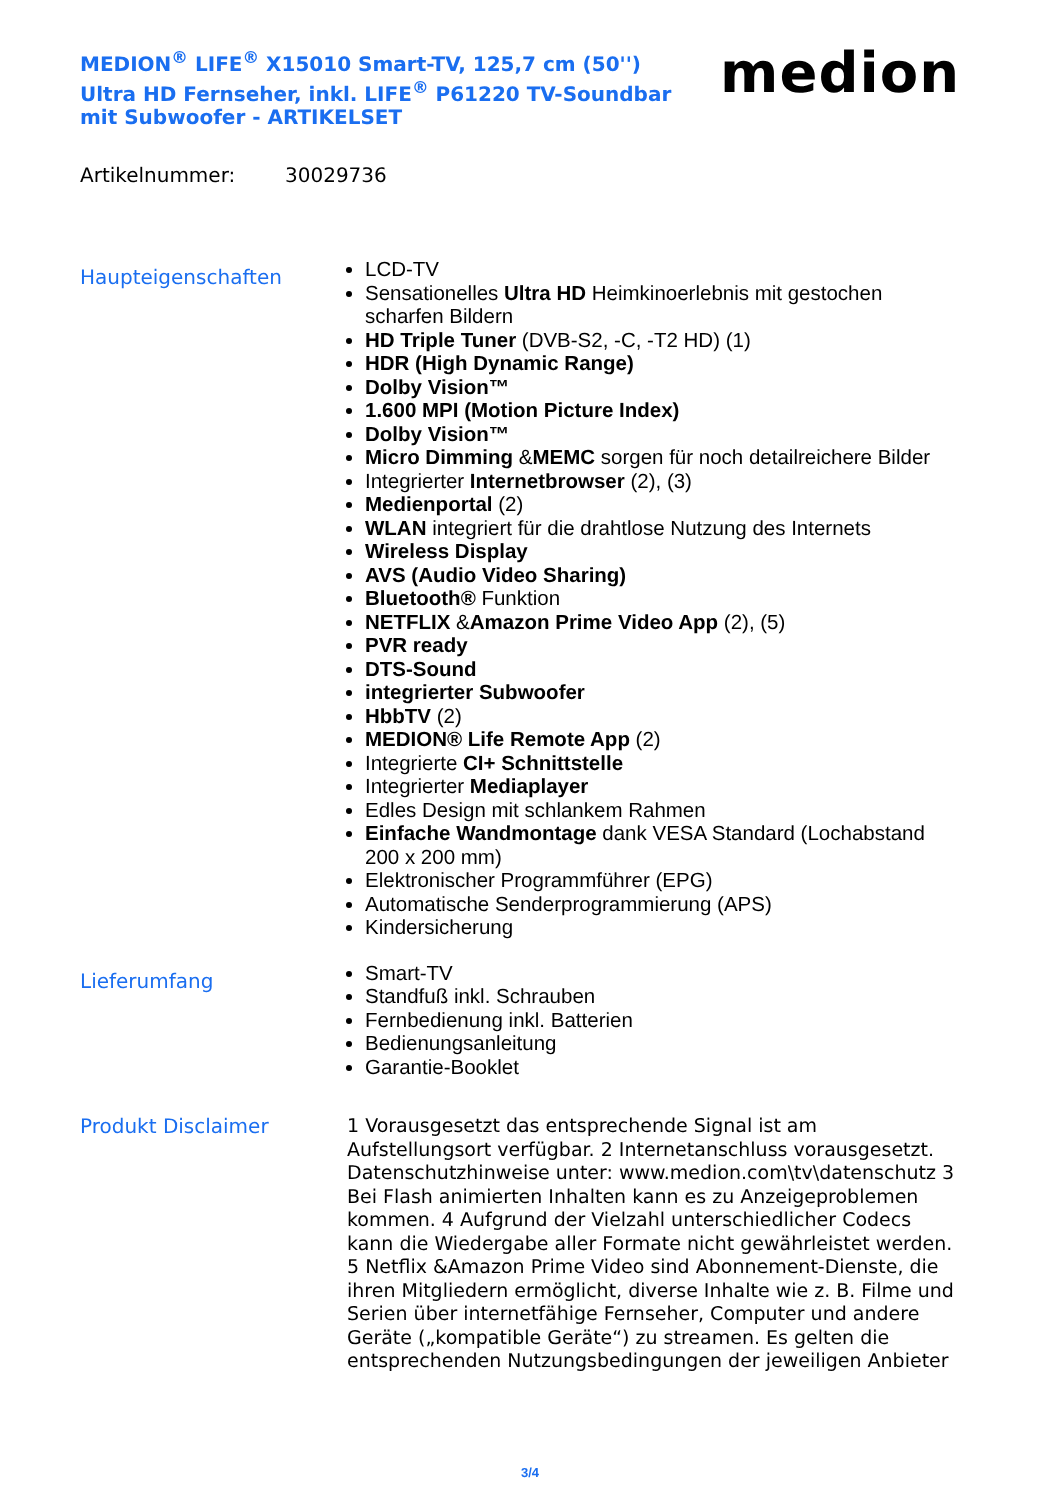MEDION<sup>®</sup> LIFE<sup>®</sup> X15010 Smart-TV, 125,7 cm (50'') Ultra HD Fernseher, inkl. LIFE<sup>®</sup> P61220 TV-Soundbar mit Subwoofer - ARTIKELSET
medion
Artikelnummer: 30029736
Haupteigenschaften
LCD-TV
Sensationelles Ultra HD Heimkinoerlebnis mit gestochen scharfen Bildern
HD Triple Tuner (DVB-S2, -C, -T2 HD) (1)
HDR (High Dynamic Range)
Dolby Vision™
1.600 MPI (Motion Picture Index)
Dolby Vision™
Micro Dimming &MEMC sorgen für noch detailreichere Bilder
Integrierter Internetbrowser (2), (3)
Medienportal (2)
WLAN integriert für die drahtlose Nutzung des Internets
Wireless Display
AVS (Audio Video Sharing)
Bluetooth® Funktion
NETFLIX &Amazon Prime Video App (2), (5)
PVR ready
DTS-Sound
integrierter Subwoofer
HbbTV (2)
MEDION® Life Remote App (2)
Integrierte CI+ Schnittstelle
Integrierter Mediaplayer
Edles Design mit schlankem Rahmen
Einfache Wandmontage dank VESA Standard (Lochabstand 200 x 200 mm)
Elektronischer Programmführer (EPG)
Automatische Senderprogrammierung (APS)
Kindersicherung
Lieferumfang
Smart-TV
Standfuß inkl. Schrauben
Fernbedienung inkl. Batterien
Bedienungsanleitung
Garantie-Booklet
Produkt Disclaimer
1 Vorausgesetzt das entsprechende Signal ist am Aufstellungsort verfügbar. 2 Internetanschluss vorausgesetzt. Datenschutzhinweise unter: www.medion.com\tv\datenschutz 3 Bei Flash animierten Inhalten kann es zu Anzeigeproblemen kommen. 4 Aufgrund der Vielzahl unterschiedlicher Codecs kann die Wiedergabe aller Formate nicht gewährleistet werden. 5 Netflix &Amazon Prime Video sind Abonnement-Dienste, die ihren Mitgliedern ermöglicht, diverse Inhalte wie z. B. Filme und Serien über internetfähige Fernseher, Computer und andere Geräte („kompatible Geräte“) zu streamen. Es gelten die entsprechenden Nutzungsbedingungen der jeweiligen Anbieter
3/4